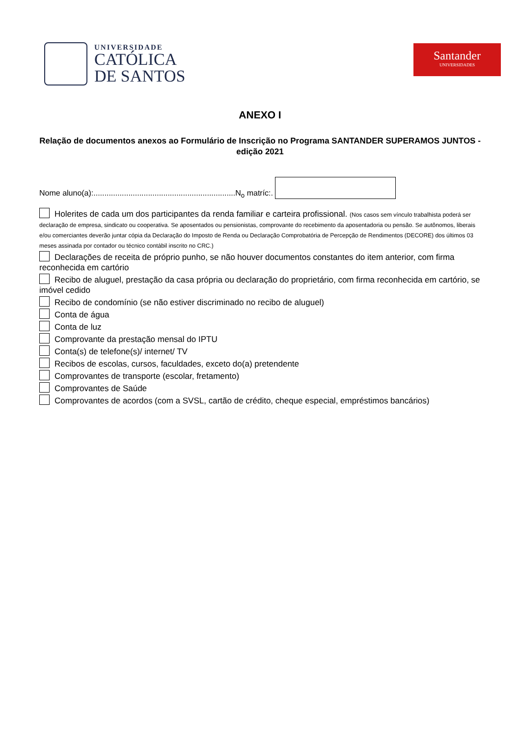UNIVERSIDADE
CATÓLICA
DE SANTOS
Santander
UNIVERSIDADES
ANEXO I
Relação de documentos anexos ao Formulário de Inscrição no Programa SANTANDER SUPERAMOS JUNTOS - edição 2021
Nome aluno(a):.................................................................N<sub>o</sub> matríc:.
Holerites de cada um dos participantes da renda familiar e carteira profissional. (Nos casos sem vínculo trabalhista poderá ser declaração de empresa, sindicato ou cooperativa. Se aposentados ou pensionistas, comprovante do recebimento da aposentadoria ou pensão. Se autônomos, liberais e/ou comerciantes deverão juntar cópia da Declaração do Imposto de Renda ou Declaração Comprobatória de Percepção de Rendimentos (DECORE) dos últimos 03 meses assinada por contador ou técnico contábil inscrito no CRC.)
Declarações de receita de próprio punho, se não houver documentos constantes do item anterior, com firma reconhecida em cartório
Recibo de aluguel, prestação da casa própria ou declaração do proprietário, com firma reconhecida em cartório, se imóvel cedido
Recibo de condomínio (se não estiver discriminado no recibo de aluguel)
Conta de água
Conta de luz
Comprovante da prestação mensal do IPTU
Conta(s) de telefone(s)/ internet/ TV
Recibos de escolas, cursos, faculdades, exceto do(a) pretendente
Comprovantes de transporte (escolar, fretamento)
Comprovantes de Saúde
Comprovantes de acordos (com a SVSL, cartão de crédito, cheque especial, empréstimos bancários)